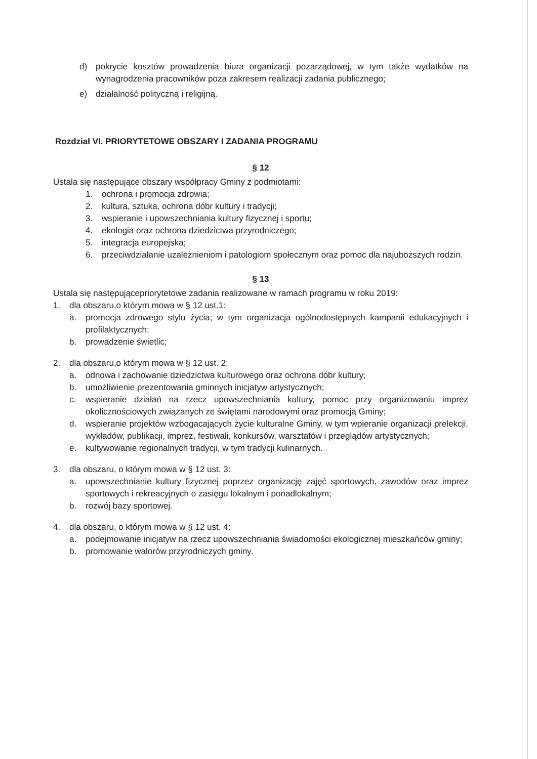d) pokrycie kosztów prowadzenia biura organizacji pozarządowej, w tym także wydatków na wynagrodzenia pracowników poza zakresem realizacji zadania publicznego;
e) działalność polityczną i religijną.
Rozdział VI. PRIORYTETOWE OBSZARY I ZADANIA PROGRAMU
§ 12
Ustala się następujące obszary współpracy Gminy z podmiotami:
1. ochrona i promocja zdrowia;
2. kultura, sztuka, ochrona dóbr kultury i tradycji;
3. wspieranie i upowszechniania kultury fizycznej i sportu;
4. ekologia oraz ochrona dziedzictwa przyrodniczego;
5. integracja europejska;
6. przeciwdziałanie uzależnieniom i patologiom społecznym oraz pomoc dla najuboższych rodzin.
§ 13
Ustala się następującepriorytetowe zadania realizowane w ramach programu w roku 2019:
1. dla obszaru,o którym mowa w § 12 ust.1:
a. promocja zdrowego stylu życia; w tym organizacja ogólnodostępnych kampanii edukacyjnych i profilaktycznych;
b. prowadzenie świetlic;
2. dla obszaru,o którym mowa w § 12 ust. 2:
a. odnowa i zachowanie dziedzictwa kulturowego oraz ochrona dóbr kultury;
b. umożliwienie prezentowania gminnych inicjatyw artystycznych;
c. wspieranie działań na rzecz upowszechniania kultury, pomoc przy organizowaniu imprez okolicznościowych związanych ze świętami narodowymi oraz promocją Gminy;
d. wspieranie projektów wzbogacających życie kulturalne Gminy, w tym wpieranie organizacji prelekcji, wykładów, publikacji, imprez, festiwali, konkursów, warsztatów i przeglądów artystycznych;
e. kultywowanie regionalnych tradycji, w tym tradycji kulinarnych.
3. dla obszaru, o którym mowa w § 12 ust. 3:
a. upowszechnianie kultury fizycznej poprzez organizację zajęć sportowych, zawodów oraz imprez sportowych i rekreacyjnych o zasięgu lokalnym i ponadlokalnym;
b. rozwój bazy sportowej.
4. dla obszaru, o którym mowa w § 12 ust. 4:
a. podejmowanie inicjatyw na rzecz upowszechniania świadomości ekologicznej mieszkańców gminy;
b. promowanie walorów przyrodniczych gminy.